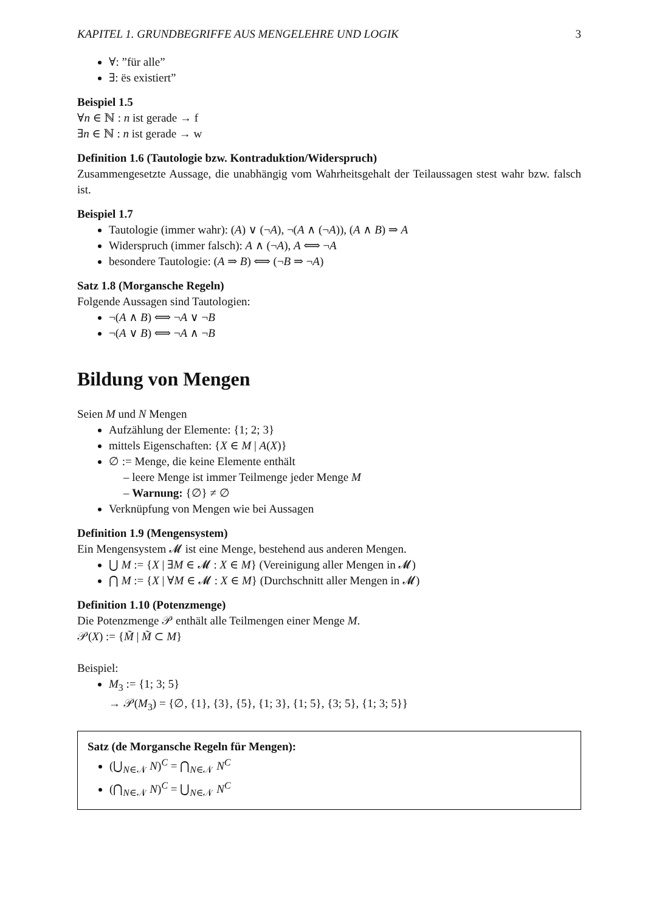KAPITEL 1. GRUNDBEGRIFFE AUS MENGELEHRE UND LOGIK 3
∀: ”für alle”
∃: ës existiert”
Beispiel 1.5
∀n ∈ ℕ : n ist gerade → f
∃n ∈ ℕ : n ist gerade → w
Definition 1.6 (Tautologie bzw. Kontraduktion/Widerspruch)
Zusammengesetzte Aussage, die unabhängig vom Wahrheitsgehalt der Teilaussagen stest wahr bzw. falsch ist.
Beispiel 1.7
Tautologie (immer wahr): (A) ∨ (¬A), ¬(A ∧ (¬A)), (A ∧ B) ⇒ A
Widerspruch (immer falsch): A ∧ (¬A), A ⟺ ¬A
besondere Tautologie: (A ⇒ B) ⟺ (¬B ⇒ ¬A)
Satz 1.8 (Morgansche Regeln)
Folgende Aussagen sind Tautologien:
¬(A ∧ B) ⟺ ¬A ∨ ¬B
¬(A ∨ B) ⟺ ¬A ∧ ¬B
Bildung von Mengen
Seien M und N Mengen
Aufzählung der Elemente: {1; 2; 3}
mittels Eigenschaften: {X ∈ M | A(X)}
∅ := Menge, die keine Elemente enthält
– leere Menge ist immer Teilmenge jeder Menge M
– Warnung: {∅} ≠ ∅
Verknüpfung von Mengen wie bei Aussagen
Definition 1.9 (Mengensystem)
Ein Mengensystem 𝓜 ist eine Menge, bestehend aus anderen Mengen.
⋃ M := {X | ∃M ∈ 𝓜 : X ∈ M} (Vereinigung aller Mengen in 𝓜)
⋂ M := {X | ∀M ∈ 𝓜 : X ∈ M} (Durchschnitt aller Mengen in 𝓜)
Definition 1.10 (Potenzmenge)
Die Potenzmenge 𝒫 enthält alle Teilmengen einer Menge M.
𝒫(X) := {M̃ | M̃ ⊂ M}
Beispiel:
M<sub>3</sub> := {1; 3; 5}
→ 𝒫(M<sub>3</sub>) = {∅, {1}, {3}, {5}, {1; 3}, {1; 5}, {3; 5}, {1; 3; 5}}
Satz (de Morgansche Regeln für Mengen):
(⋃<sub>N∈𝒩</sub> N)<sup>C</sup> = ⋂<sub>N∈𝒩</sub> N<sup>C</sup>
(⋂<sub>N∈𝒩</sub> N)<sup>C</sup> = ⋃<sub>N∈𝒩</sub> N<sup>C</sup>